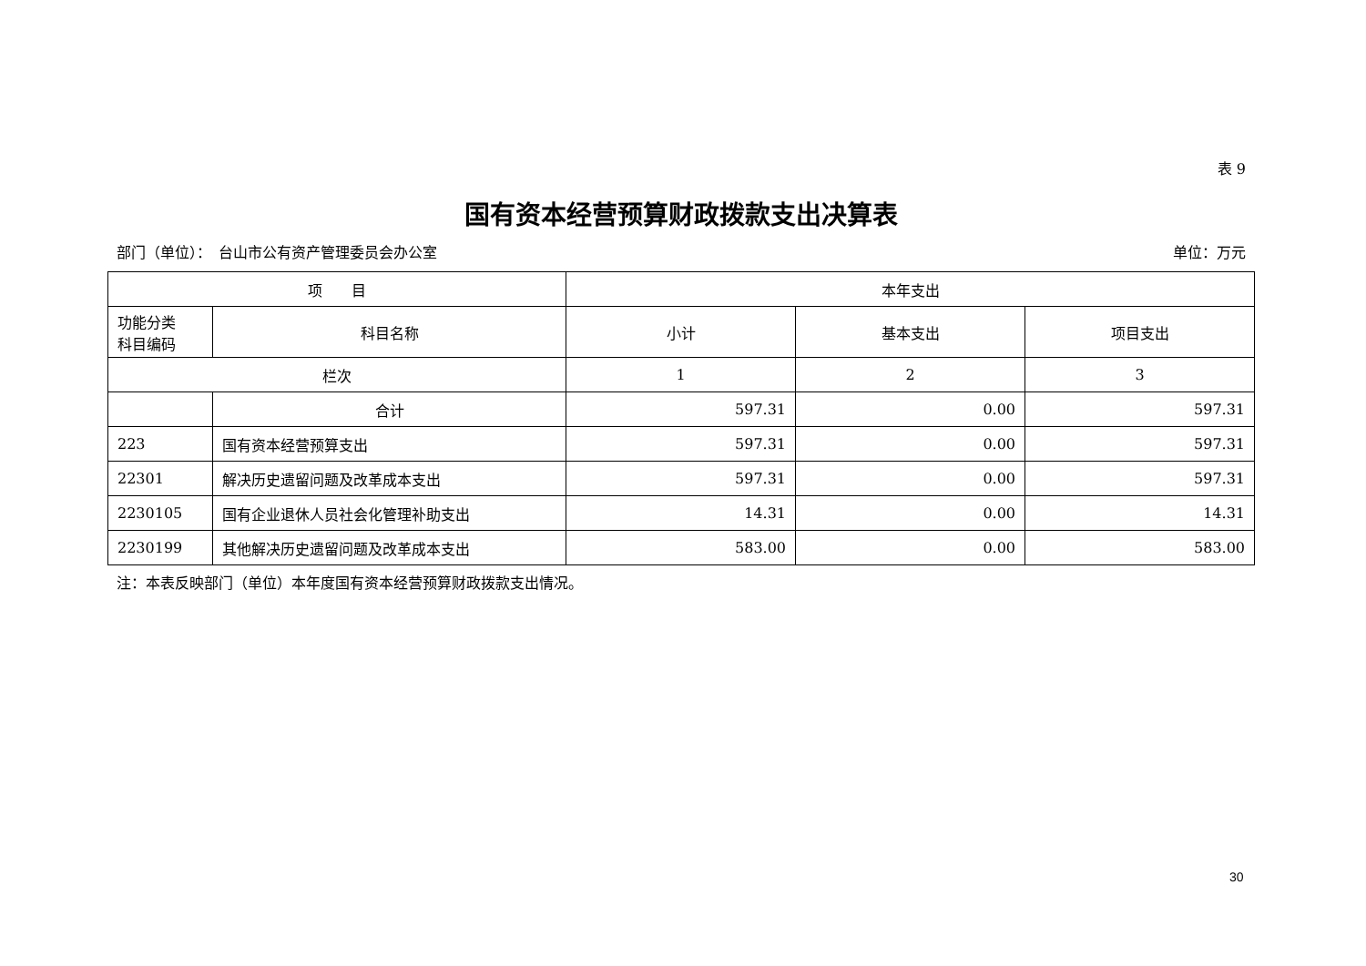表 9
国有资本经营预算财政拨款支出决算表
部门（单位）：　台山市公有资产管理委员会办公室 单位：万元
| 项 目 | | 本年支出 | | |
| --- | --- | --- | --- | --- |
| 功能分类 科目编码 | 科目名称 | 小计 | 基本支出 | 项目支出 |
| 栏次 | | 1 | 2 | 3 |
| | 合计 | 597.31 | 0.00 | 597.31 |
| 223 | 国有资本经营预算支出 | 597.31 | 0.00 | 597.31 |
| 22301 | 解决历史遗留问题及改革成本支出 | 597.31 | 0.00 | 597.31 |
| 2230105 | 国有企业退休人员社会化管理补助支出 | 14.31 | 0.00 | 14.31 |
| 2230199 | 其他解决历史遗留问题及改革成本支出 | 583.00 | 0.00 | 583.00 |
注：本表反映部门（单位）本年度国有资本经营预算财政拨款支出情况。
30